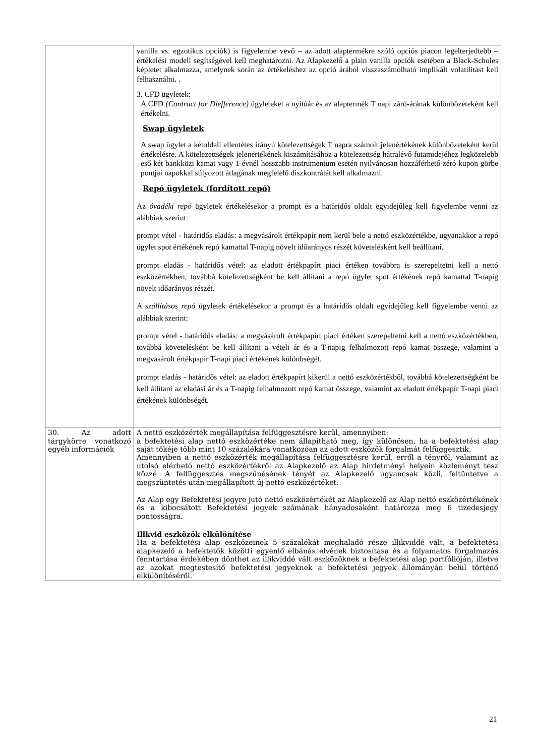| | vanilla vs. egzotikus opciók) is figyelembe vevő – az adott alaptermékre szóló opciós piacon legelterjedtebb – értékelési modell segítségével kell meghatározni. Az Alapkezelő a plain vanilla opciók esetében a Black-Scholes képletet alkalmazza, amelynek során az értékeléshez az opció árából visszaszámolható implikált volatilitást kell felhasználni. . 3. CFD ügyletek: A CFD (Contract for Diefference) ügyleteket a nyitóár és az alaptermék T napi záró-árának különbözeteként kell értékelni. Swap ügyletek A swap ügylet a kétoldali ellentétes irányú kötelezettségek T napra számolt jelenértékének különbözeteként kerül értékelésre. A kötelezettségek jelenértékének kiszámításához a kötelezettség hátralévő futamidejéhez legközelebb eső két bankközi kamat vagy 1 évnél hosszabb instrumentum esetén nyilvánosan hozzáférhető zéró kupon görbe pontjai napokkal súlyozott átlagának megfelelő diszkontrátát kell alkalmazni. Repó ügyletek (fordított repó) Az óvadéki repó ügyletek értékelésekor a prompt és a határidős oldalt egyidejűleg kell figyelembe venni az alábbiak szerint: prompt vétel - határidős eladás: a megvásárolt értékpapír nem kerül bele a nettó eszközértékbe, ugyanakkor a repó ügylet spot értékének repó kamattal T-napig növelt időarányos részét követelésként kell beállítani. prompt eladás - határidős vétel: az eladott értékpapírt piaci értéken továbbra is szerepeltetni kell a nettó eszközértékben, továbbá kötelezettségként be kell állítani a repó ügylet spot értékének repó kamattal T-napig növelt időarányos részét. A szállításos repó ügyletek értékelésekor a prompt és a határidős oldalt egyidejűleg kell figyelembe venni az alábbiak szerint: prompt vétel - határidős eladás: a megvásárolt értékpapírt piaci értéken szerepeltetni kell a nettó eszközértékben, továbbá követelésként be kell állítani a vételi ár és a T-napig felhalmozott repó kamat összege, valamint a megvásárolt értékpapír T-napi piaci értékének különbségét. prompt eladás - határidős vétel: az eladott értékpapírt kikerül a nettó eszközértékből, továbbá kötelezettségként be kell állítani az eladási ár és a T-napig felhalmozott repó kamat összege, valamint az eladott értékpapír T-napi piaci értékének különbségét. |
| 30. Az adott tárgykörre vonatkozó egyéb információk | A nettó eszközérték megállapítása felfüggesztésre kerül, amennyiben: a befektetési alap nettó eszközértéke nem állapítható meg, így különösen, ha a befektetési alap saját tőkéje több mint 10 százalékára vonatkozóan az adott eszközök forgalmát felfüggesztik. Amennyiben a nettó eszközérték megállapítása felfüggesztésre kerül, erről a tényről, valamint az utolsó elérhető nettó eszközértékről az Alapkezelő az Alap hirdetményi helyein közleményt tesz közzé. A felfüggesztés megszűnésének tényét az Alapkezelő ugyancsak közli, feltüntetve a megszüntetés után megállapított új nettó eszközértéket. Az Alap egy Befektetési jegyre jutó nettó eszközértékét az Alapkezelő az Alap nettó eszközértékének és a kibocsátott Befektetési jegyek számának hányadosaként határozza meg 6 tizedesjegy pontosságra. Illkvid eszközök elkülönítése Ha a befektetési alap eszközeinek 5 százalékát meghaladó része illikviddé vált, a befektetési alapkezelő a befektetők közötti egyenlő elbánás elvének biztosítása és a folyamatos forgalmazás fenntartása érdekében dönthet az illikviddé vált eszközöknek a befektetési alap portfólióján, illetve az azokat megtestesítő befektetési jegyeknek a befektetési jegyek állományán belül történő elkülönítéséről. |
21